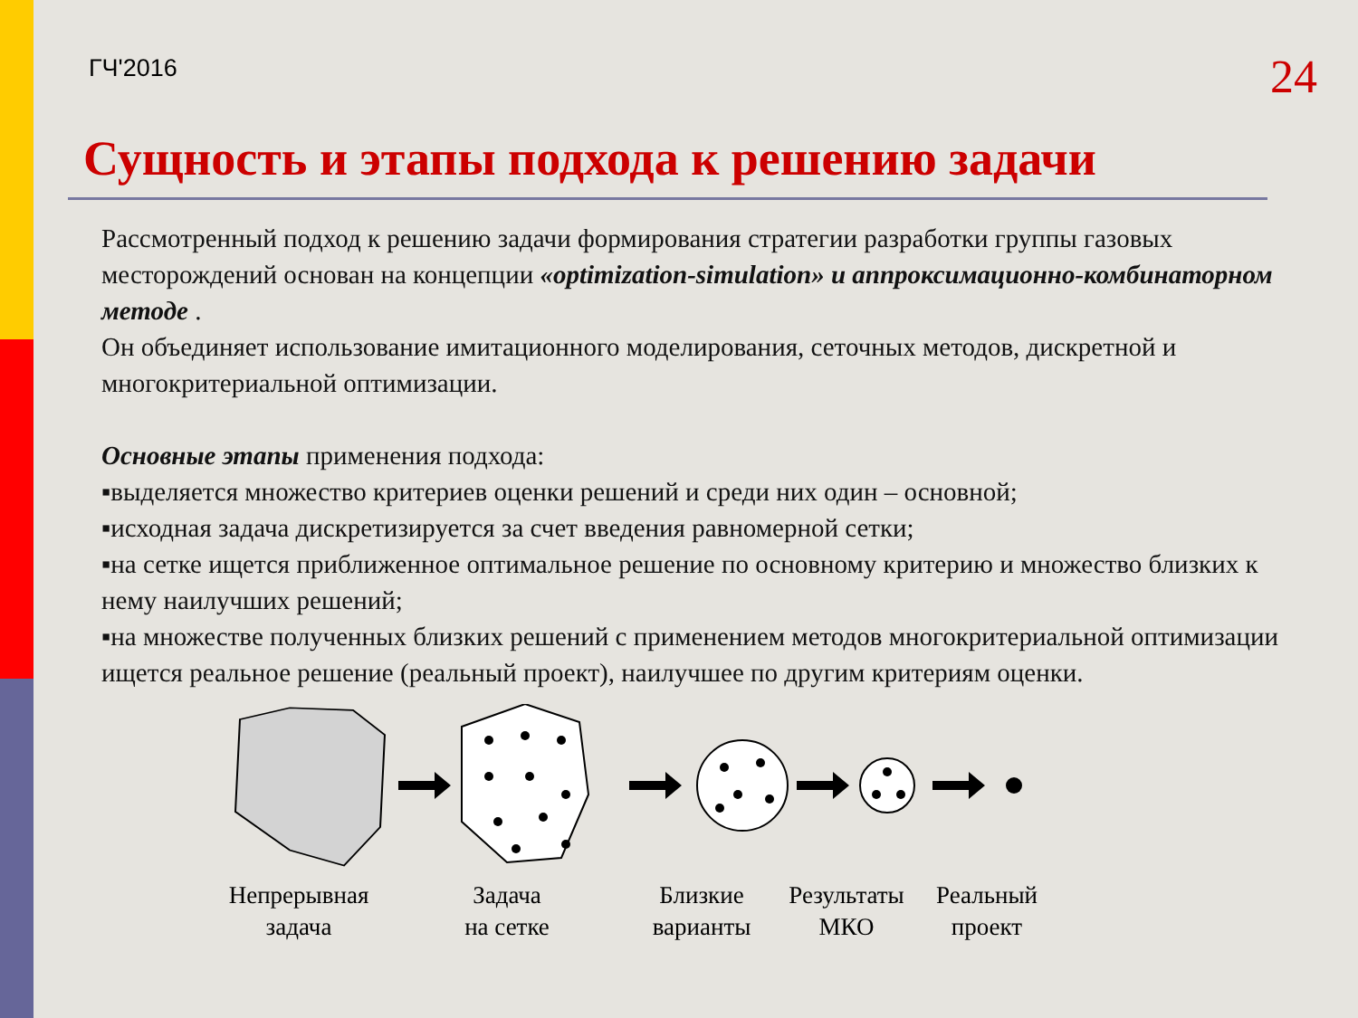ГЧ'2016
24
Сущность и этапы подхода к решению задачи
Рассмотренный подход к решению задачи формирования стратегии разработки группы газовых месторождений основан на концепции «optimization-simulation» и аппроксимационно-комбинаторном методе .
Он объединяет использование имитационного моделирования, сеточных методов, дискретной и многокритериальной оптимизации.
Основные этапы применения подхода:
▪выделяется множество критериев оценки решений и среди них один – основной;
▪исходная задача дискретизируется за счет введения равномерной сетки;
▪на сетке ищется приближенное оптимальное решение по основному критерию и множество близких к нему наилучших решений;
▪на множестве полученных близких решений с применением методов многокритериальной оптимизации ищется реальное решение (реальный проект), наилучшее по другим критериям оценки.
Непрерывная
задача
Задача
на сетке
Близкие
варианты
Результаты
МКО
Реальный
проект